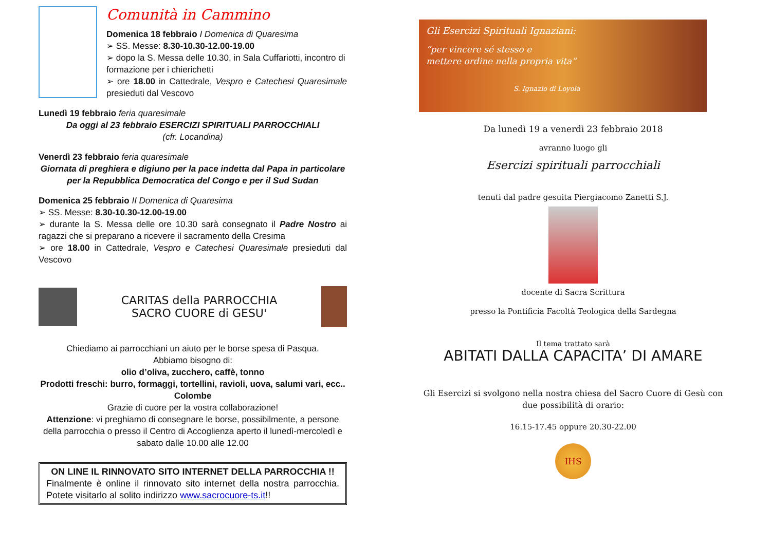Comunità in Cammino
Domenica 18 febbraio I Domenica di Quaresima
➢ SS. Messe: 8.30-10.30-12.00-19.00
➢ dopo la S. Messa delle 10.30, in Sala Cuffariotti, incontro di formazione per i chierichetti
➢ ore 18.00 in Cattedrale, Vespro e Catechesi Quaresimale presieduti dal Vescovo
Lunedì 19 febbraio feria quaresimale
Da oggi al 23 febbraio ESERCIZI SPIRITUALI PARROCCHIALI
(cfr. Locandina)
Venerdì 23 febbraio feria quaresimale
Giornata di preghiera e digiuno per la pace indetta dal Papa in particolare per la Repubblica Democratica del Congo e per il Sud Sudan
Domenica 25 febbraio II Domenica di Quaresima
➢ SS. Messe: 8.30-10.30-12.00-19.00
➢ durante la S. Messa delle ore 10.30 sarà consegnato il Padre Nostro ai ragazzi che si preparano a ricevere il sacramento della Cresima
➢ ore 18.00 in Cattedrale, Vespro e Catechesi Quaresimale presieduti dal Vescovo
CARITAS della PARROCCHIA
SACRO CUORE di GESU'
Chiediamo ai parrocchiani un aiuto per le borse spesa di Pasqua.
Abbiamo bisogno di:
olio d’oliva, zucchero, caffè, tonno
Prodotti freschi: burro, formaggi, tortellini, ravioli, uova, salumi vari, ecc..
Colombe
Grazie di cuore per la vostra collaborazione!
Attenzione: vi preghiamo di consegnare le borse, possibilmente, a persone della parrocchia o presso il Centro di Accoglienza aperto il lunedì-mercoledì e sabato dalle 10.00 alle 12.00
ON LINE IL RINNOVATO SITO INTERNET DELLA PARROCCHIA !!
Finalmente è online il rinnovato sito internet della nostra parrocchia. Potete visitarlo al solito indirizzo www.sacrocuore-ts.it!!
Gli Esercizi Spirituali Ignaziani:
“per vincere sé stesso e
mettere ordine nella propria vita”
S. Ignazio di Loyola
Da lunedì 19 a venerdì 23 febbraio 2018
avranno luogo gli
Esercizi spirituali parrocchiali
tenuti dal padre gesuita Piergiacomo Zanetti S.J.
docente di Sacra Scrittura
presso la Pontificia Facoltà Teologica della Sardegna
Il tema trattato sarà
ABITATI DALLA CAPACITA’ DI AMARE
Gli Esercizi si svolgono nella nostra chiesa del Sacro Cuore di Gesù con due possibilità di orario:
16.15-17.45 oppure 20.30-22.00
IHS